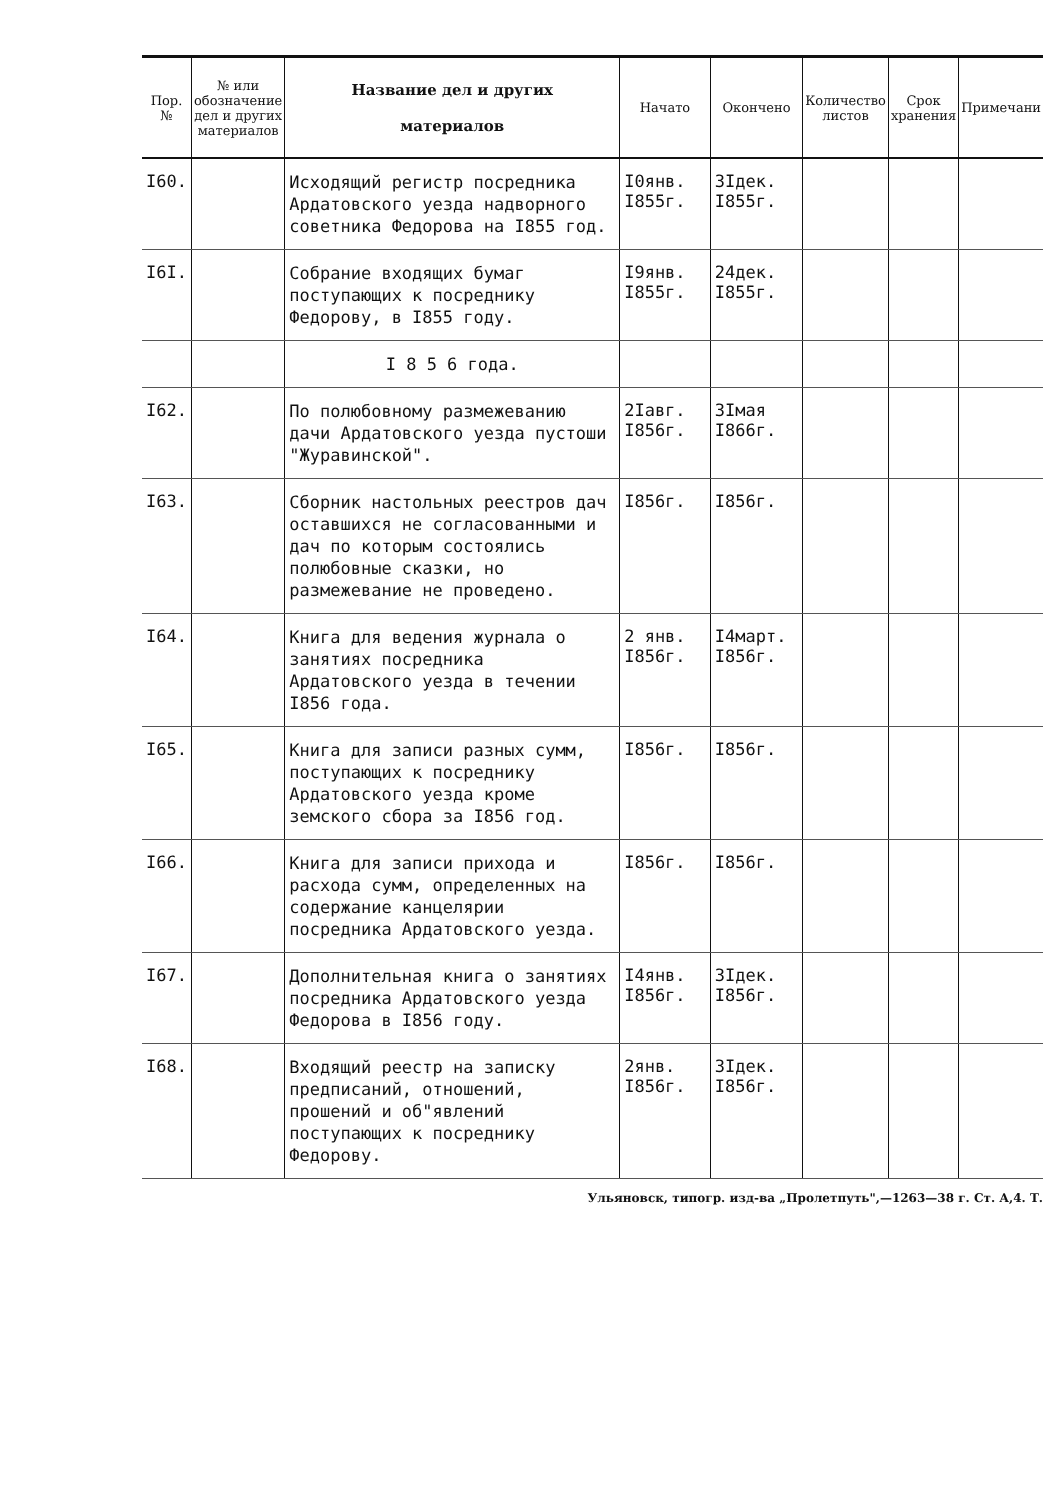| Пор. № | № или обозначение дел и других материалов | Название дел и других материалов | Начато | Окончено | Количество листов | Срок хранения | Примечани |
| --- | --- | --- | --- | --- | --- | --- | --- |
| I60. | | Исходящий регистр посредника Ардатовского уезда надворного советника Федорова на I855 год. | I0янв. I855г. | 3Iдек. I855г. | | | |
| I6I. | | Собрание входящих бумаг поступающих к посреднику Федорову, в I855 году. | I9янв. I855г. | 24дек. I855г. | | | |
| | | I 8 5 6 года. | | | | | |
| I62. | | По полюбовному размежеванию дачи Ардатовского уезда пустоши "Журавинской". | 2Iавг. I856г. | 3Iмая I866г. | | | |
| I63. | | Сборник настольных реестров дач оставшихся не согласованными и дач по которым состоялись полюбовные сказки, но размежевание не проведено. | I856г. | I856г. | | | |
| I64. | | Книга для ведения журнала о занятиях посредника Ардатовского уезда в течении I856 года. | 2 янв. I856г. | I4март. I856г. | | | |
| I65. | | Книга для записи разных сумм, поступающих к посреднику Ардатовского уезда кроме земского сбора за I856 год. | I856г. | I856г. | | | |
| I66. | | Книга для записи прихода и расхода сумм, определенных на содержание канцелярии посредника Ардатовского уезда. | I856г. | I856г. | | | |
| I67. | | Дополнительная книга о занятиях посредника Ардатовского уезда Федорова в I856 году. | I4янв. I856г. | 3Iдек. I856г. | | | |
| I68. | | Входящий реестр на записку предписаний, отношений, прошений и об"явлений поступающих к посреднику Федорову. | 2янв. I856г. | 3Iдек. I856г. | | | |
Ульяновск, типогр. изд-ва „Пролетпуть",—1263—38 г. Ст. А,4. Т.